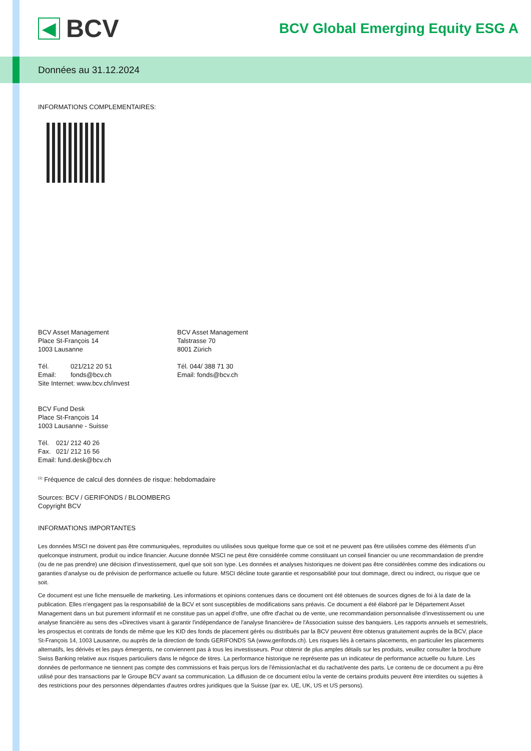◀
BCV
BCV Global Emerging Equity ESG A
Données au 31.12.2024
INFORMATIONS COMPLEMENTAIRES:
BCV Asset Management
Place St-François 14
1003 Lausanne
Tél. 021/212 20 51
Email: fonds@bcv.ch
Site Internet: www.bcv.ch/invest
BCV Asset Management
Talstrasse 70
8001 Zürich
Tél. 044/ 388 71 30
Email: fonds@bcv.ch
BCV Fund Desk
Place St-François 14
1003 Lausanne - Suisse
Tél. 021/ 212 40 26
Fax. 021/ 212 16 56
Email: fund.desk@bcv.ch
<sup>(1)</sup> Fréquence de calcul des données de risque: hebdomadaire
Sources: BCV / GERIFONDS / BLOOMBERG
Copyright BCV
INFORMATIONS IMPORTANTES
Les données MSCI ne doivent pas être communiquées, reproduites ou utilisées sous quelque forme que ce soit et ne peuvent pas être utilisées comme des éléments d’un quelconque instrument, produit ou indice financier. Aucune donnée MSCI ne peut être considérée comme constituant un conseil financier ou une recommandation de prendre (ou de ne pas prendre) une décision d’investissement, quel que soit son type. Les données et analyses historiques ne doivent pas être considérées comme des indications ou garanties d’analyse ou de prévision de performance actuelle ou future. MSCI décline toute garantie et responsabilité pour tout dommage, direct ou indirect, ou risque que ce soit.
Ce document est une fiche mensuelle de marketing. Les informations et opinions contenues dans ce document ont été obtenues de sources dignes de foi à la date de la publication. Elles n'engagent pas la responsabilité de la BCV et sont susceptibles de modifications sans préavis. Ce document a été élaboré par le Département Asset Management dans un but purement informatif et ne constitue pas un appel d'offre, une offre d'achat ou de vente, une recommandation personnalisée d'investissement ou une analyse financière au sens des «Directives visant à garantir l'indépendance de l'analyse financière» de l'Association suisse des banquiers. Les rapports annuels et semestriels, les prospectus et contrats de fonds de même que les KID des fonds de placement gérés ou distribués par la BCV peuvent être obtenus gratuitement auprès de la BCV, place St-François 14, 1003 Lausanne, ou auprès de la direction de fonds GERIFONDS SA (www.gerifonds.ch). Les risques liés à certains placements, en particulier les placements alternatifs, les dérivés et les pays émergents, ne conviennent pas à tous les investisseurs. Pour obtenir de plus amples détails sur les produits, veuillez consulter la brochure Swiss Banking relative aux risques particuliers dans le négoce de titres. La performance historique ne représente pas un indicateur de performance actuelle ou future. Les données de performance ne tiennent pas compte des commissions et frais perçus lors de l'émission/achat et du rachat/vente des parts. Le contenu de ce document a pu être utilisé pour des transactions par le Groupe BCV avant sa communication. La diffusion de ce document et/ou la vente de certains produits peuvent être interdites ou sujettes à des restrictions pour des personnes dépendantes d'autres ordres juridiques que la Suisse (par ex. UE, UK, US et US persons).